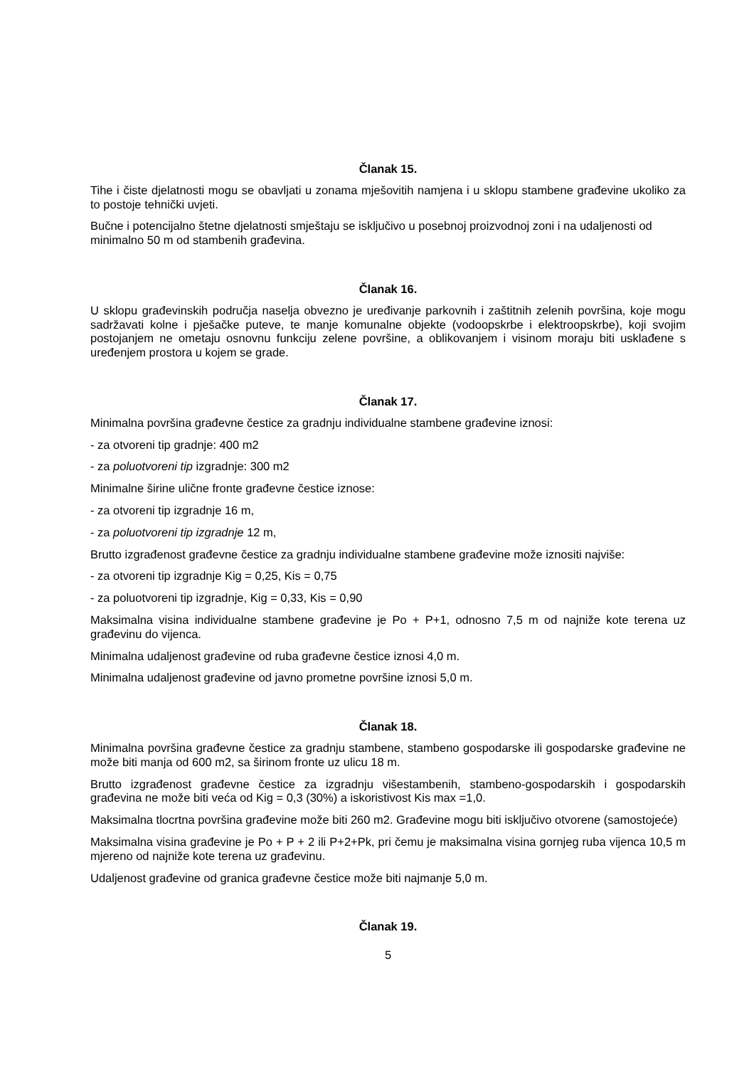Članak 15.
Tihe i čiste djelatnosti mogu se obavljati u zonama mješovitih namjena i u sklopu stambene građevine ukoliko za to postoje tehnički uvjeti.
Bučne i potencijalno štetne djelatnosti smještaju se isključivo u posebnoj proizvodnoj zoni i na udaljenosti od minimalno 50 m od stambenih građevina.
Članak 16.
U sklopu građevinskih područja naselja obvezno je uređivanje parkovnih i zaštitnih zelenih površina, koje mogu sadržavati kolne i pješačke puteve, te manje komunalne objekte (vodoopskrbe i elektroopskrbe), koji svojim postojanjem ne ometaju osnovnu funkciju zelene površine, a oblikovanjem i visinom moraju biti usklađene s uređenjem prostora u kojem se grade.
Članak 17.
Minimalna površina građevne čestice za gradnju individualne stambene građevine iznosi:
- za otvoreni tip gradnje: 400 m2
- za poluotvoreni tip izgradnje: 300 m2
Minimalne širine ulične fronte građevne čestice iznose:
- za otvoreni tip izgradnje 16 m,
- za poluotvoreni tip izgradnje 12 m,
Brutto izgrađenost građevne čestice za gradnju individualne stambene građevine može iznositi najviše:
- za otvoreni tip izgradnje Kig = 0,25, Kis = 0,75
- za poluotvoreni tip izgradnje, Kig = 0,33, Kis = 0,90
Maksimalna visina individualne stambene građevine je Po + P+1, odnosno 7,5 m od najniže kote terena uz građevinu do vijenca.
Minimalna udaljenost građevine od ruba građevne čestice iznosi 4,0 m.
Minimalna udaljenost građevine od javno prometne površine iznosi 5,0 m.
Članak 18.
Minimalna površina građevne čestice za gradnju stambene, stambeno gospodarske ili gospodarske građevine ne može biti manja od 600 m2, sa širinom fronte uz ulicu 18 m.
Brutto izgrađenost građevne čestice za izgradnju višestambenih, stambeno-gospodarskih i gospodarskih građevina ne može biti veća od Kig = 0,3 (30%) a iskoristivost Kis max =1,0.
Maksimalna tlocrtna površina građevine može biti 260 m2. Građevine mogu biti isključivo otvorene (samostojeće)
Maksimalna visina građevine je Po + P + 2 ili P+2+Pk, pri čemu je maksimalna visina gornjeg ruba vijenca 10,5 m mjereno od najniže kote terena uz građevinu.
Udaljenost građevine od granica građevne čestice može biti najmanje 5,0 m.
Članak 19.
5